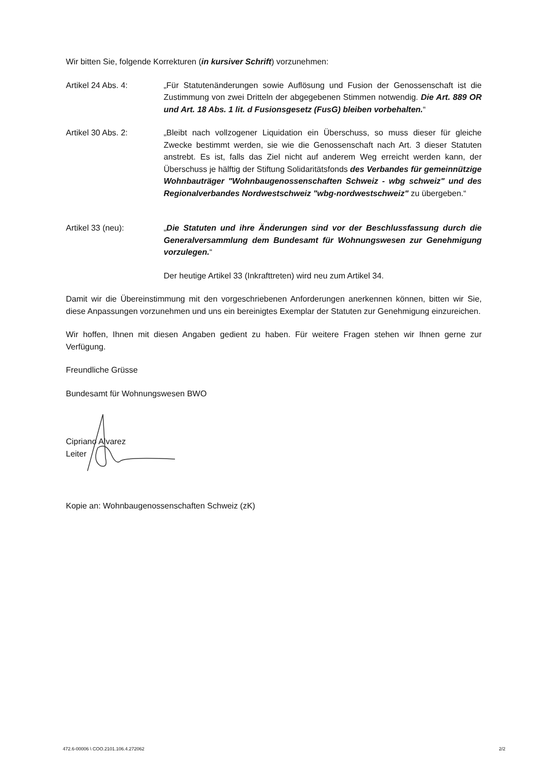Wir bitten Sie, folgende Korrekturen (in kursiver Schrift) vorzunehmen:
Artikel 24 Abs. 4: „Für Statutenänderungen sowie Auflösung und Fusion der Genossenschaft ist die Zustimmung von zwei Dritteln der abgegebenen Stimmen notwendig. Die Art. 889 OR und Art. 18 Abs. 1 lit. d Fusionsgesetz (FusG) bleiben vorbehalten.“
Artikel 30 Abs. 2: „Bleibt nach vollzogener Liquidation ein Überschuss, so muss dieser für gleiche Zwecke bestimmt werden, sie wie die Genossenschaft nach Art. 3 dieser Statuten anstrebt. Es ist, falls das Ziel nicht auf anderem Weg erreicht werden kann, der Überschuss je hälftig der Stiftung Solidaritätsfonds des Verbandes für gemeinnützige Wohnbauträger "Wohnbaugenossenschaften Schweiz - wbg schweiz" und des Regionalverbandes Nordwestschweiz "wbg-nordwestschweiz" zu übergeben.“
Artikel 33 (neu): „Die Statuten und ihre Änderungen sind vor der Beschlussfassung durch die Generalversammlung dem Bundesamt für Wohnungswesen zur Genehmigung vorzulegen.“
Der heutige Artikel 33 (Inkrafttreten) wird neu zum Artikel 34.
Damit wir die Übereinstimmung mit den vorgeschriebenen Anforderungen anerkennen können, bitten wir Sie, diese Anpassungen vorzunehmen und uns ein bereinigtes Exemplar der Statuten zur Genehmigung einzureichen.
Wir hoffen, Ihnen mit diesen Angaben gedient zu haben. Für weitere Fragen stehen wir Ihnen gerne zur Verfügung.
Freundliche Grüsse
Bundesamt für Wohnungswesen BWO
Cipriano Alvarez
Leiter
Kopie an: Wohnbaugenossenschaften Schweiz (zK)
472.6-00006 \ COO.2101.106.4.272062 2/2